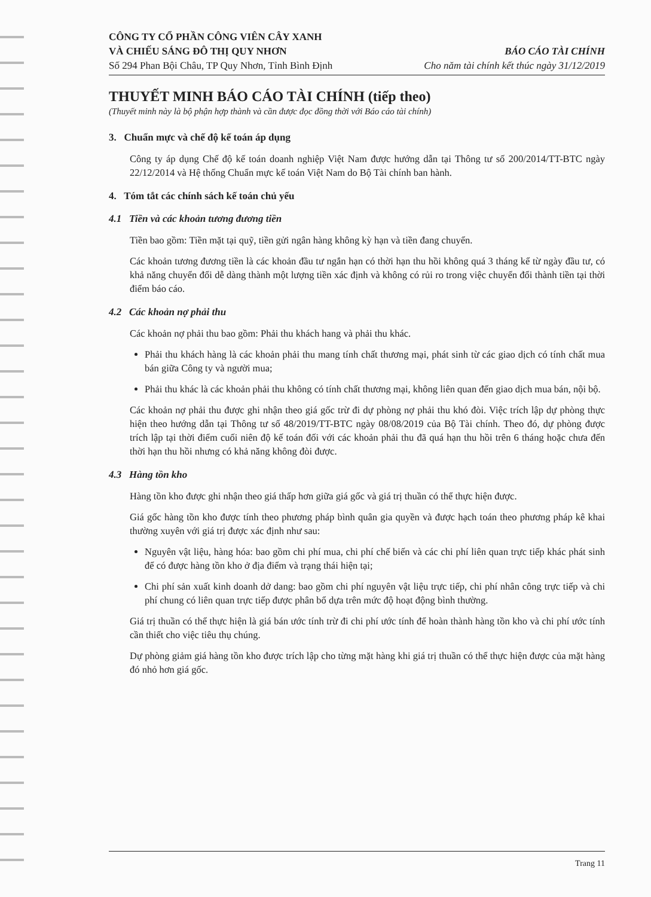CÔNG TY CỔ PHẦN CÔNG VIÊN CÂY XANH
VÀ CHIẾU SÁNG ĐÔ THỊ QUY NHƠN
Số 294 Phan Bội Châu, TP Quy Nhơn, Tỉnh Bình Định
BÁO CÁO TÀI CHÍNH
Cho năm tài chính kết thúc ngày 31/12/2019
THUYẾT MINH BÁO CÁO TÀI CHÍNH (tiếp theo)
(Thuyết minh này là bộ phận hợp thành và cần được đọc đồng thời với Báo cáo tài chính)
3. Chuẩn mực và chế độ kế toán áp dụng
Công ty áp dụng Chế độ kế toán doanh nghiệp Việt Nam được hướng dẫn tại Thông tư số 200/2014/TT-BTC ngày 22/12/2014 và Hệ thống Chuẩn mực kế toán Việt Nam do Bộ Tài chính ban hành.
4. Tóm tắt các chính sách kế toán chủ yếu
4.1 Tiền và các khoản tương đương tiền
Tiền bao gồm: Tiền mặt tại quỹ, tiền gửi ngân hàng không kỳ hạn và tiền đang chuyển.
Các khoản tương đương tiền là các khoản đầu tư ngắn hạn có thời hạn thu hồi không quá 3 tháng kể từ ngày đầu tư, có khả năng chuyển đổi dễ dàng thành một lượng tiền xác định và không có rủi ro trong việc chuyển đổi thành tiền tại thời điểm báo cáo.
4.2 Các khoản nợ phải thu
Các khoản nợ phải thu bao gồm: Phải thu khách hang và phải thu khác.
Phải thu khách hàng là các khoản phải thu mang tính chất thương mại, phát sinh từ các giao dịch có tính chất mua bán giữa Công ty và người mua;
Phải thu khác là các khoản phải thu không có tính chất thương mại, không liên quan đến giao dịch mua bán, nội bộ.
Các khoản nợ phải thu được ghi nhận theo giá gốc trừ đi dự phòng nợ phải thu khó đòi. Việc trích lập dự phòng thực hiện theo hướng dẫn tại Thông tư số 48/2019/TT-BTC ngày 08/08/2019 của Bộ Tài chính. Theo đó, dự phòng được trích lập tại thời điểm cuối niên độ kế toán đối với các khoản phải thu đã quá hạn thu hồi trên 6 tháng hoặc chưa đến thời hạn thu hồi nhưng có khả năng không đòi được.
4.3 Hàng tồn kho
Hàng tồn kho được ghi nhận theo giá thấp hơn giữa giá gốc và giá trị thuần có thể thực hiện được.
Giá gốc hàng tồn kho được tính theo phương pháp bình quân gia quyền và được hạch toán theo phương pháp kê khai thường xuyên với giá trị được xác định như sau:
Nguyên vật liệu, hàng hóa: bao gồm chi phí mua, chi phí chế biến và các chi phí liên quan trực tiếp khác phát sinh để có được hàng tồn kho ở địa điểm và trạng thái hiện tại;
Chi phí sản xuất kinh doanh dở dang: bao gồm chi phí nguyên vật liệu trực tiếp, chi phí nhân công trực tiếp và chi phí chung có liên quan trực tiếp được phân bổ dựa trên mức độ hoạt động bình thường.
Giá trị thuần có thể thực hiện là giá bán ước tính trừ đi chi phí ước tính để hoàn thành hàng tồn kho và chi phí ước tính cần thiết cho việc tiêu thụ chúng.
Dự phòng giảm giá hàng tồn kho được trích lập cho từng mặt hàng khi giá trị thuần có thể thực hiện được của mặt hàng đó nhỏ hơn giá gốc.
Trang 11